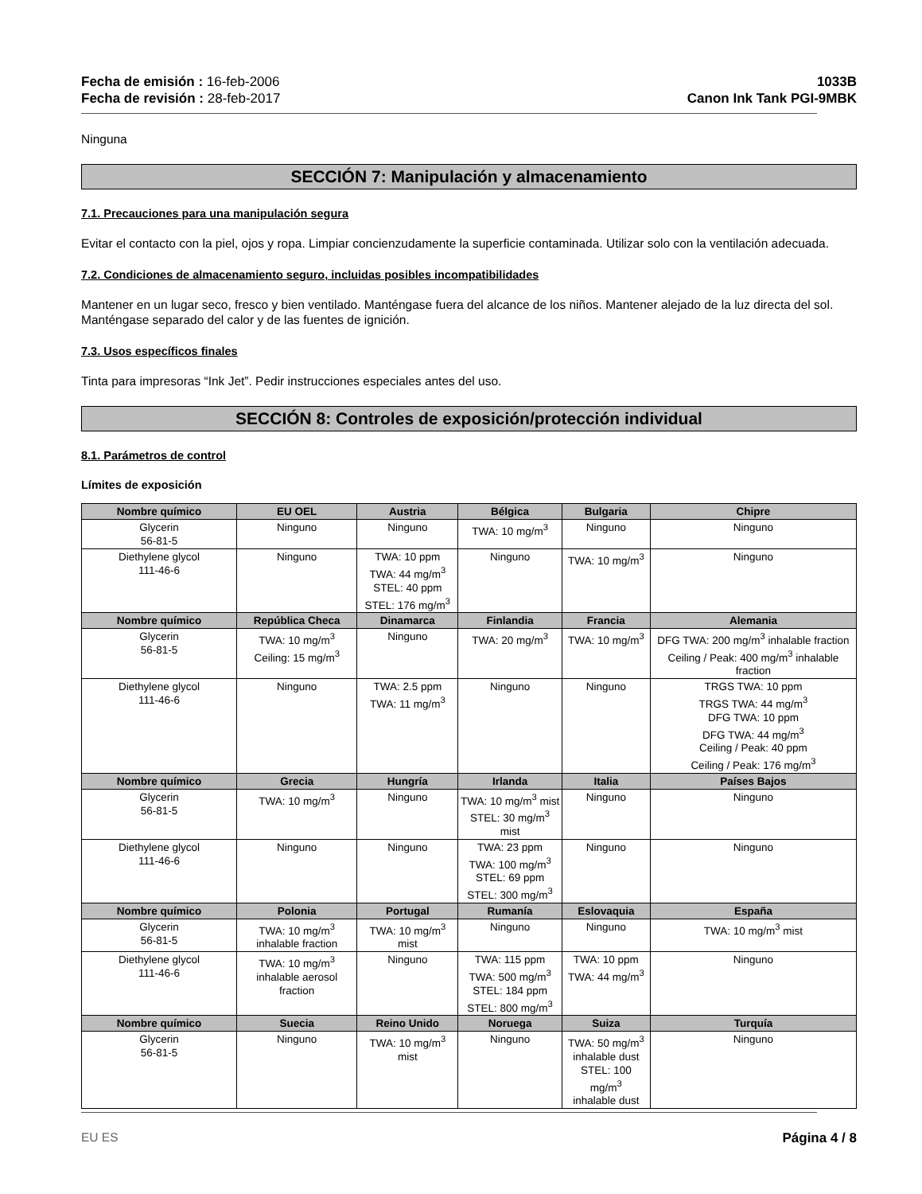Fecha de emisión : 16-feb-2006
Fecha de revisión : 28-feb-2017
1033B
Canon Ink Tank PGI-9MBK
Ninguna
SECCIÓN 7: Manipulación y almacenamiento
7.1. Precauciones para una manipulación segura
Evitar el contacto con la piel, ojos y ropa. Limpiar concienzudamente la superficie contaminada. Utilizar solo con la ventilación adecuada.
7.2. Condiciones de almacenamiento seguro, incluidas posibles incompatibilidades
Mantener en un lugar seco, fresco y bien ventilado. Manténgase fuera del alcance de los niños. Mantener alejado de la luz directa del sol. Manténgase separado del calor y de las fuentes de ignición.
7.3. Usos específicos finales
Tinta para impresoras “Ink Jet”. Pedir instrucciones especiales antes del uso.
SECCIÓN 8: Controles de exposición/protección individual
8.1. Parámetros de control
Límites de exposición
| Nombre químico | EU OEL | Austria | Bélgica | Bulgaria | Chipre |
| --- | --- | --- | --- | --- | --- |
| Glycerin 56-81-5 | Ninguno | Ninguno | TWA: 10 mg/m<sup>3</sup> | Ninguno | Ninguno |
| Diethylene glycol 111-46-6 | Ninguno | TWA: 10 ppm TWA: 44 mg/m<sup>3</sup> STEL: 40 ppm STEL: 176 mg/m<sup>3</sup> | Ninguno | TWA: 10 mg/m<sup>3</sup> | Ninguno |
| Nombre químico | República Checa | Dinamarca | Finlandia | Francia | Alemania |
| Glycerin 56-81-5 | TWA: 10 mg/m<sup>3</sup> Ceiling: 15 mg/m<sup>3</sup> | Ninguno | TWA: 20 mg/m<sup>3</sup> | TWA: 10 mg/m<sup>3</sup> | DFG TWA: 200 mg/m<sup>3</sup> inhalable fraction Ceiling / Peak: 400 mg/m<sup>3</sup> inhalable fraction |
| Diethylene glycol 111-46-6 | Ninguno | TWA: 2.5 ppm TWA: 11 mg/m<sup>3</sup> | Ninguno | Ninguno | TRGS TWA: 10 ppm TRGS TWA: 44 mg/m<sup>3</sup> DFG TWA: 10 ppm DFG TWA: 44 mg/m<sup>3</sup> Ceiling / Peak: 40 ppm Ceiling / Peak: 176 mg/m<sup>3</sup> |
| Nombre químico | Grecia | Hungría | Irlanda | Italia | Países Bajos |
| Glycerin 56-81-5 | TWA: 10 mg/m<sup>3</sup> | Ninguno | TWA: 10 mg/m<sup>3</sup> mist STEL: 30 mg/m<sup>3</sup> mist | Ninguno | Ninguno |
| Diethylene glycol 111-46-6 | Ninguno | Ninguno | TWA: 23 ppm TWA: 100 mg/m<sup>3</sup> STEL: 69 ppm STEL: 300 mg/m<sup>3</sup> | Ninguno | Ninguno |
| Nombre químico | Polonia | Portugal | Rumanía | Eslovaquia | España |
| Glycerin 56-81-5 | TWA: 10 mg/m<sup>3</sup> inhalable fraction | TWA: 10 mg/m<sup>3</sup> mist | Ninguno | Ninguno | TWA: 10 mg/m<sup>3</sup> mist |
| Diethylene glycol 111-46-6 | TWA: 10 mg/m<sup>3</sup> inhalable aerosol fraction | Ninguno | TWA: 115 ppm TWA: 500 mg/m<sup>3</sup> STEL: 184 ppm STEL: 800 mg/m<sup>3</sup> | TWA: 10 ppm TWA: 44 mg/m<sup>3</sup> | Ninguno |
| Nombre químico | Suecia | Reino Unido | Noruega | Suiza | Turquía |
| Glycerin 56-81-5 | Ninguno | TWA: 10 mg/m<sup>3</sup> mist | Ninguno | TWA: 50 mg/m<sup>3</sup> inhalable dust STEL: 100 mg/m<sup>3</sup> inhalable dust | Ninguno |
EU ES Página 4 / 8